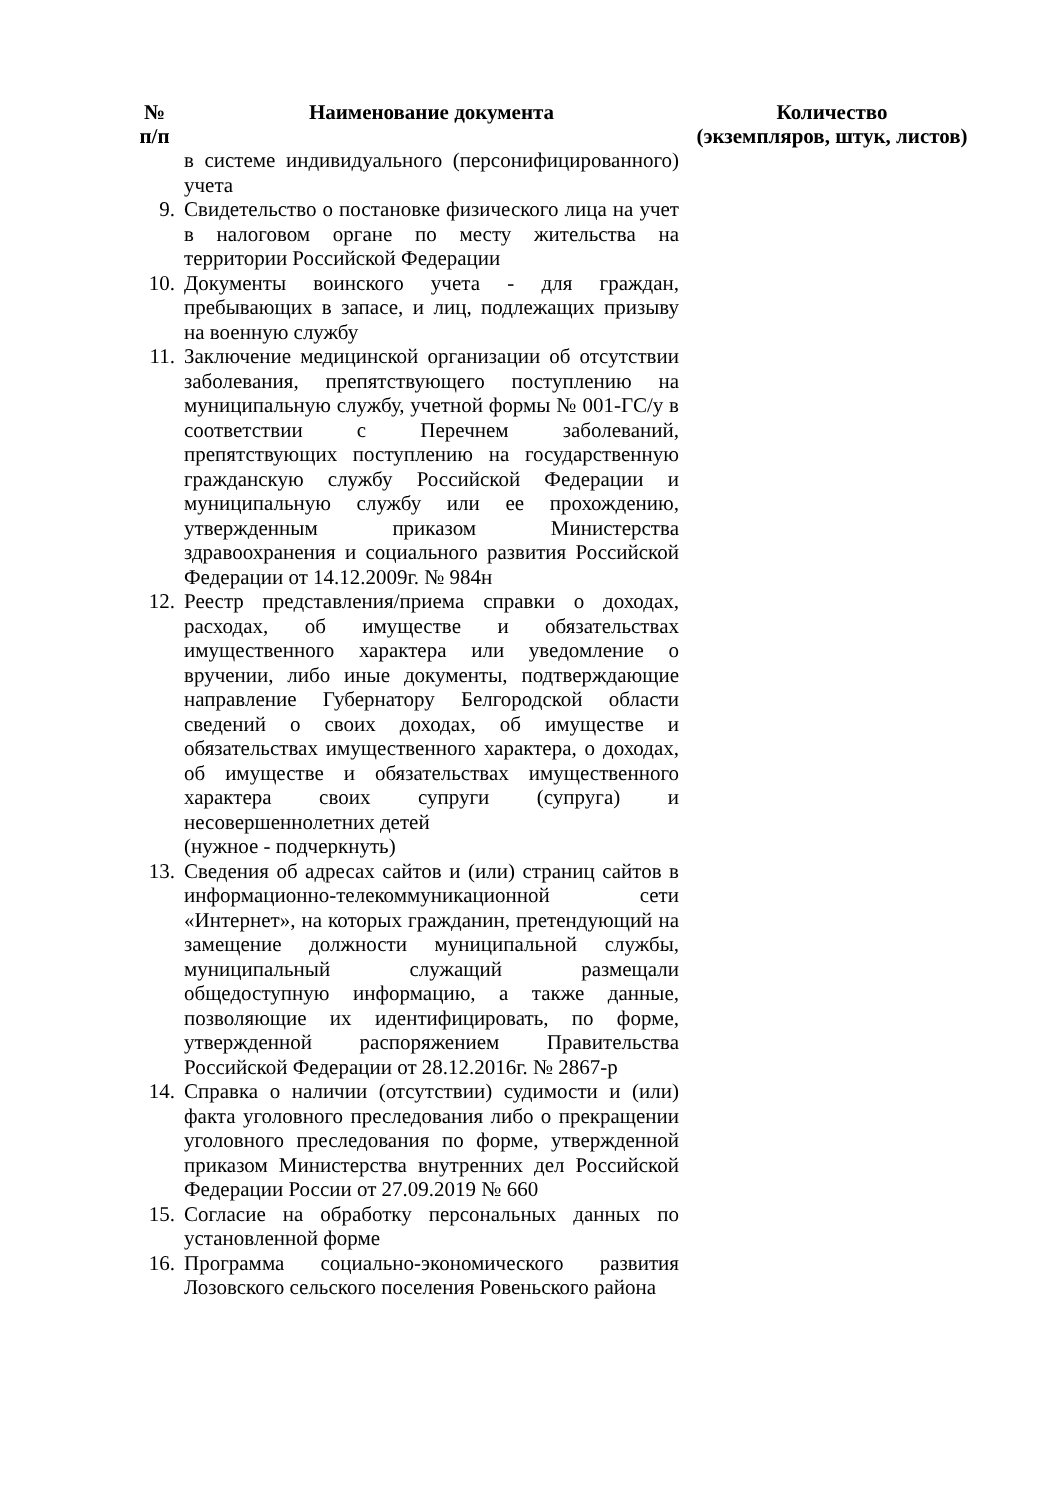| № п/п | Наименование документа | Количество (экземпляров, штук, листов) |
| --- | --- | --- |
| | в системе индивидуального (персонифицированного) учета | |
| 9. | Свидетельство о постановке физического лица на учет в налоговом органе по месту жительства на территории Российской Федерации | |
| 10. | Документы воинского учета - для граждан, пребывающих в запасе, и лиц, подлежащих призыву на военную службу | |
| 11. | Заключение медицинской организации об отсутствии заболевания, препятствующего поступлению на муниципальную службу, учетной формы № 001-ГС/у в соответствии с Перечнем заболеваний, препятствующих поступлению на государственную гражданскую службу Российской Федерации и муниципальную службу или ее прохождению, утвержденным приказом Министерства здравоохранения и социального развития Российской Федерации от 14.12.2009г. № 984н | |
| 12. | Реестр представления/приема справки о доходах, расходах, об имуществе и обязательствах имущественного характера или уведомление о вручении, либо иные документы, подтверждающие направление Губернатору Белгородской области сведений о своих доходах, об имуществе и обязательствах имущественного характера, о доходах, об имуществе и обязательствах имущественного характера своих супруги (супруга) и несовершеннолетних детей (нужное - подчеркнуть) | |
| 13. | Сведения об адресах сайтов и (или) страниц сайтов в информационно-телекоммуникационной сети «Интернет», на которых гражданин, претендующий на замещение должности муниципальной службы, муниципальный служащий размещали общедоступную информацию, а также данные, позволяющие их идентифицировать, по форме, утвержденной распоряжением Правительства Российской Федерации от 28.12.2016г. № 2867-р | |
| 14. | Справка о наличии (отсутствии) судимости и (или) факта уголовного преследования либо о прекращении уголовного преследования по форме, утвержденной приказом Министерства внутренних дел Российской Федерации России от 27.09.2019 № 660 | |
| 15. | Согласие на обработку персональных данных по установленной форме | |
| 16. | Программа социально-экономического развития Лозовского сельского поселения Ровеньского района | |